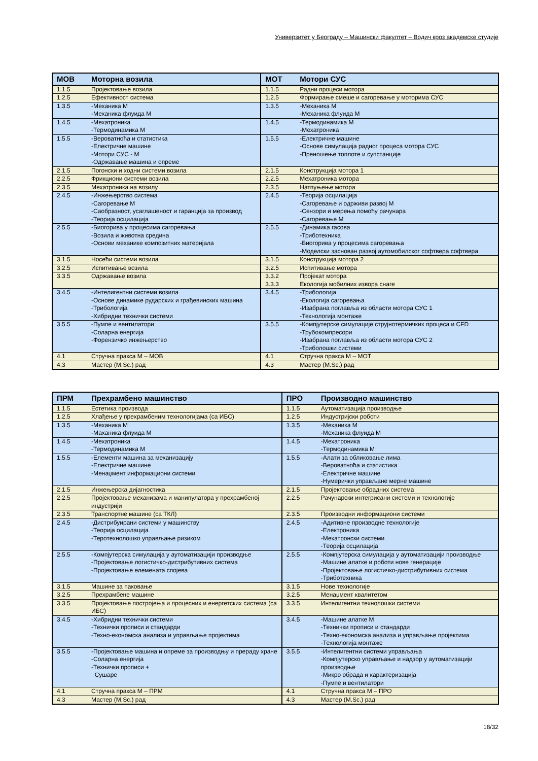Универзитет у Београду – Машински факултет – Водич кроз академске студије
| МОВ | Моторна возила | МОТ | Мотори СУС |
| --- | --- | --- | --- |
| 1.1.5 | Пројектовање возила | 1.1.5 | Радни процеси мотора |
| 1.2.5 | Ефективност система | 1.2.5 | Формирање смеше и сагоревање у моторима СУС |
| 1.3.5 | -Механика М -Механика флуида М | 1.3.5 | -Механика М -Механика флуида М |
| 1.4.5 | -Мехатроника -Термодинамика М | 1.4.5 | -Термодинамика М -Мехатроника |
| 1.5.5 | -Вероватноћа и статистика -Електричне машине -Мотори СУС - М -Одржавање машина и опреме | 1.5.5 | -Електричне машине -Основе симулација радног процеса мотора СУС -Преношење топлоте и супстанције |
| 2.1.5 | Погонски и ходни системи возила | 2.1.5 | Конструкција мотора 1 |
| 2.2.5 | Фрикциони системи возила | 2.2.5 | Мехатроника мотора |
| 2.3.5 | Мехатроника на возилу | 2.3.5 | Натпуњење мотора |
| 2.4.5 | -Инжењерство система -Сагоревање М -Саобразност, усаглашеност и гаранција за производ -Теорија осцилација | 2.4.5 | -Теорија осцилација -Сагоревање и одрживи развој М -Сензори и мерења помоћу рачунара -Сагоревање М |
| 2.5.5 | -Биогорива у процесима сагоревања -Возила и животна средина -Основи механике композитних материјала | 2.5.5 | -Динамика гасова -Триботехника -Биогорива у процесима сагоревања -Моделски заснован развој аутомобилског софтвера софтвера |
| 3.1.5 | Носећи системи возила | 3.1.5 | Конструкција мотора 2 |
| 3.2.5 | Испитивање возила | 3.2.5 | Испитивање мотора |
| 3.3.5 | Одржавање возила | 3.3.2 3.3.3 | Пројекат мотора Екологија мобилних извора снаге |
| 3.4.5 | -Интелигентни системи возила -Основе динамике рударских и грађевинских машина -Трибологија -Хибридни технички системи | 3.4.5 | -Трибологија -Екологија сагоревања -Изабрана поглавља из области мотора СУС 1 -Технологија монтаже |
| 3.5.5 | -Пумпе и вентилатори -Соларна енергија -Форензичко инжењерство | 3.5.5 | -Компјутерске симулације струјнотермичких процеса и CFD -Трубокомпресори -Изабрана поглавља из области мотора СУС 2 -Триболошки системи |
| 4.1 | Стручна пракса М – МОВ | 4.1 | Стручна пракса М – МОТ |
| 4.3 | Мастер (M.Sc.) рад | 4.3 | Мастер (M.Sc.) рад |
| ПРМ | Прехрамбено машинство | ПРО | Производно машинство |
| --- | --- | --- | --- |
| 1.1.5 | Естетика производа | 1.1.5 | Аутоматизација производње |
| 1.2.5 | Хлађење у прехрамбеним технологијама (са ИБС) | 1.2.5 | Индустријски роботи |
| 1.3.5 | -Механика М -Маханика флуида М | 1.3.5 | -Механика М -Механика флуида М |
| 1.4.5 | -Мехатроника -Термодинамика М | 1.4.5 | -Мехатроника -Термодинамика М |
| 1.5.5 | -Елементи машина за механизацију -Електричне машине -Менаџмент информациони системи | 1.5.5 | -Алати за обликовање лима -Вероватноћа и статистика -Електричне машине -Нумерички управљане мерне машине |
| 2.1.5 | Инжењерска дијагностика | 2.1.5 | Пројектовање обрадних система |
| 2.2.5 | Пројектовање механизама и манипулатора у прехрамбеној индустрији | 2.2.5 | Рачунарски интегрисани системи и технологије |
| 2.3.5 | Транспортне машине (са ТКЛ) | 2.3.5 | Производни информациони системи |
| 2.4.5 | -Дистрибуирани системи у машинству -Теорија осцилација -Теротехнолошко управљање ризиком | 2.4.5 | -Адитивне производне технологије -Електроника -Мехатронски системи -Теорија осцилација |
| 2.5.5 | -Компјутерска симулација у аутоматизацији производње -Пројектовање логистичко-дистрибутивних система -Пројектовање елемената спојева | 2.5.5 | -Компјутерска симулација у аутоматизацији производње -Машине алатке и роботи нове генерације -Пројектовање логистичко-дистрибутивних система -Триботехника |
| 3.1.5 | Машине за паковање | 3.1.5 | Нове технологије |
| 3.2.5 | Прехрамбене машине | 3.2.5 | Менаџмент квалитетом |
| 3.3.5 | Пројектовање постројења и процесних и енергетских система (са ИБС) | 3.3.5 | Интелигентни технолошки системи |
| 3.4.5 | -Хибридни технички системи -Технички прописи и стандарди -Техно-економска анализа и управљање пројектима | 3.4.5 | -Машине алатке М -Технички прописи и стандарди -Техно-економска анализа и управљање пројектима -Технологија монтаже |
| 3.5.5 | -Пројектовање машина и опреме за производњу и прераду хране -Соларна енергија -Технички прописи + Сушаре | 3.5.5 | -Интелигентни системи управљања -Компјутерско управљање и надзор у аутоматизацији производње -Микро обрада и карактеризација -Пумпе и вентилатори |
| 4.1 | Стручна пракса М – ПРМ | 4.1 | Стручна пракса М – ПРО |
| 4.3 | Мастер (M.Sc.) рад | 4.3 | Мастер (M.Sc.) рад |
18/32